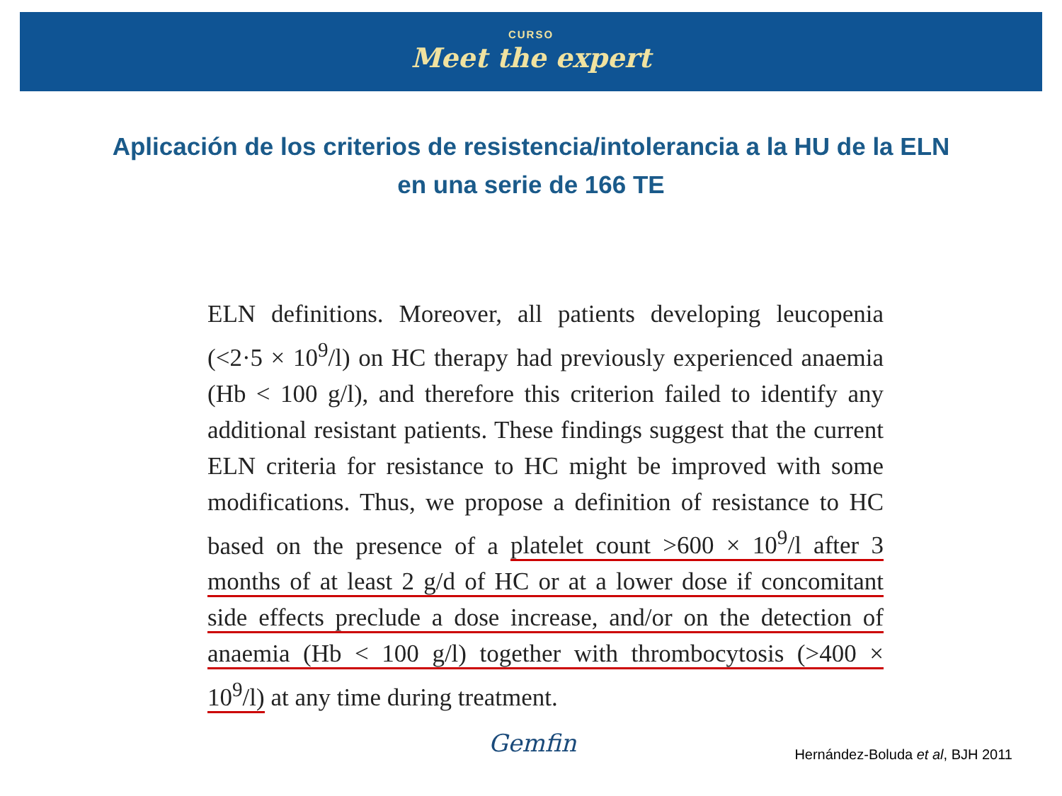CURSO
Meet the expert
Aplicación de los criterios de resistencia/intolerancia a la HU de la ELN
en una serie de 166 TE
ELN definitions. Moreover, all patients developing leucopenia (<2·5 × 10<sup>9</sup>/l) on HC therapy had previously experienced anaemia (Hb < 100 g/l), and therefore this criterion failed to identify any additional resistant patients. These findings suggest that the current ELN criteria for resistance to HC might be improved with some modifications. Thus, we propose a definition of resistance to HC based on the presence of a platelet count >600 × 10<sup>9</sup>/l after 3 months of at least 2 g/d of HC or at a lower dose if concomitant side effects preclude a dose increase, and/or on the detection of anaemia (Hb < 100 g/l) together with thrombocytosis (>400 × 10<sup>9</sup>/l) at any time during treatment.
Gemfin
Hernández-Boluda et al, BJH 2011